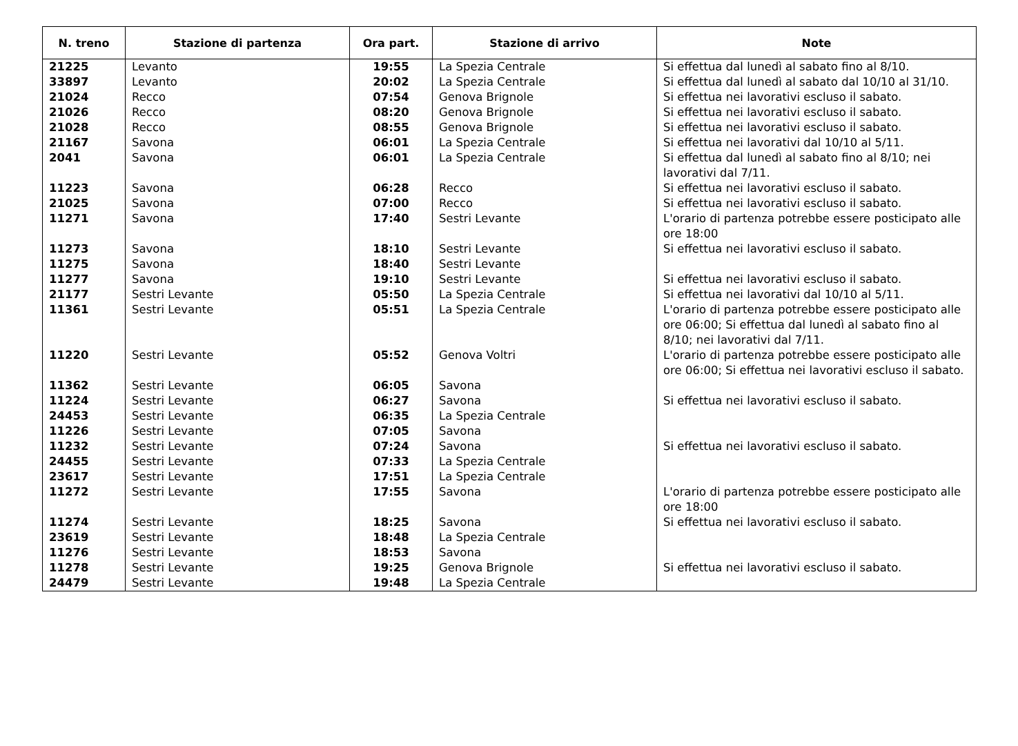| N. treno | Stazione di partenza | Ora part. | Stazione di arrivo | Note |
| --- | --- | --- | --- | --- |
| 21225 | Levanto | 19:55 | La Spezia Centrale | Si effettua dal lunedì al sabato fino al 8/10. |
| 33897 | Levanto | 20:02 | La Spezia Centrale | Si effettua dal lunedì al sabato dal 10/10 al 31/10. |
| 21024 | Recco | 07:54 | Genova Brignole | Si effettua nei lavorativi escluso il sabato. |
| 21026 | Recco | 08:20 | Genova Brignole | Si effettua nei lavorativi escluso il sabato. |
| 21028 | Recco | 08:55 | Genova Brignole | Si effettua nei lavorativi escluso il sabato. |
| 21167 | Savona | 06:01 | La Spezia Centrale | Si effettua nei lavorativi dal 10/10 al 5/11. |
| 2041 | Savona | 06:01 | La Spezia Centrale | Si effettua dal lunedì al sabato fino al 8/10; nei lavorativi dal 7/11. |
| 11223 | Savona | 06:28 | Recco | Si effettua nei lavorativi escluso il sabato. |
| 21025 | Savona | 07:00 | Recco | Si effettua nei lavorativi escluso il sabato. |
| 11271 | Savona | 17:40 | Sestri Levante | L'orario di partenza potrebbe essere posticipato alle ore 18:00 |
| 11273 | Savona | 18:10 | Sestri Levante | Si effettua nei lavorativi escluso il sabato. |
| 11275 | Savona | 18:40 | Sestri Levante | |
| 11277 | Savona | 19:10 | Sestri Levante | Si effettua nei lavorativi escluso il sabato. |
| 21177 | Sestri Levante | 05:50 | La Spezia Centrale | Si effettua nei lavorativi dal 10/10 al 5/11. |
| 11361 | Sestri Levante | 05:51 | La Spezia Centrale | L'orario di partenza potrebbe essere posticipato alle ore 06:00; Si effettua dal lunedì al sabato fino al 8/10; nei lavorativi dal 7/11. |
| 11220 | Sestri Levante | 05:52 | Genova Voltri | L'orario di partenza potrebbe essere posticipato alle ore 06:00; Si effettua nei lavorativi escluso il sabato. |
| 11362 | Sestri Levante | 06:05 | Savona | |
| 11224 | Sestri Levante | 06:27 | Savona | Si effettua nei lavorativi escluso il sabato. |
| 24453 | Sestri Levante | 06:35 | La Spezia Centrale | |
| 11226 | Sestri Levante | 07:05 | Savona | |
| 11232 | Sestri Levante | 07:24 | Savona | Si effettua nei lavorativi escluso il sabato. |
| 24455 | Sestri Levante | 07:33 | La Spezia Centrale | |
| 23617 | Sestri Levante | 17:51 | La Spezia Centrale | |
| 11272 | Sestri Levante | 17:55 | Savona | L'orario di partenza potrebbe essere posticipato alle ore 18:00 |
| 11274 | Sestri Levante | 18:25 | Savona | Si effettua nei lavorativi escluso il sabato. |
| 23619 | Sestri Levante | 18:48 | La Spezia Centrale | |
| 11276 | Sestri Levante | 18:53 | Savona | |
| 11278 | Sestri Levante | 19:25 | Genova Brignole | Si effettua nei lavorativi escluso il sabato. |
| 24479 | Sestri Levante | 19:48 | La Spezia Centrale | |